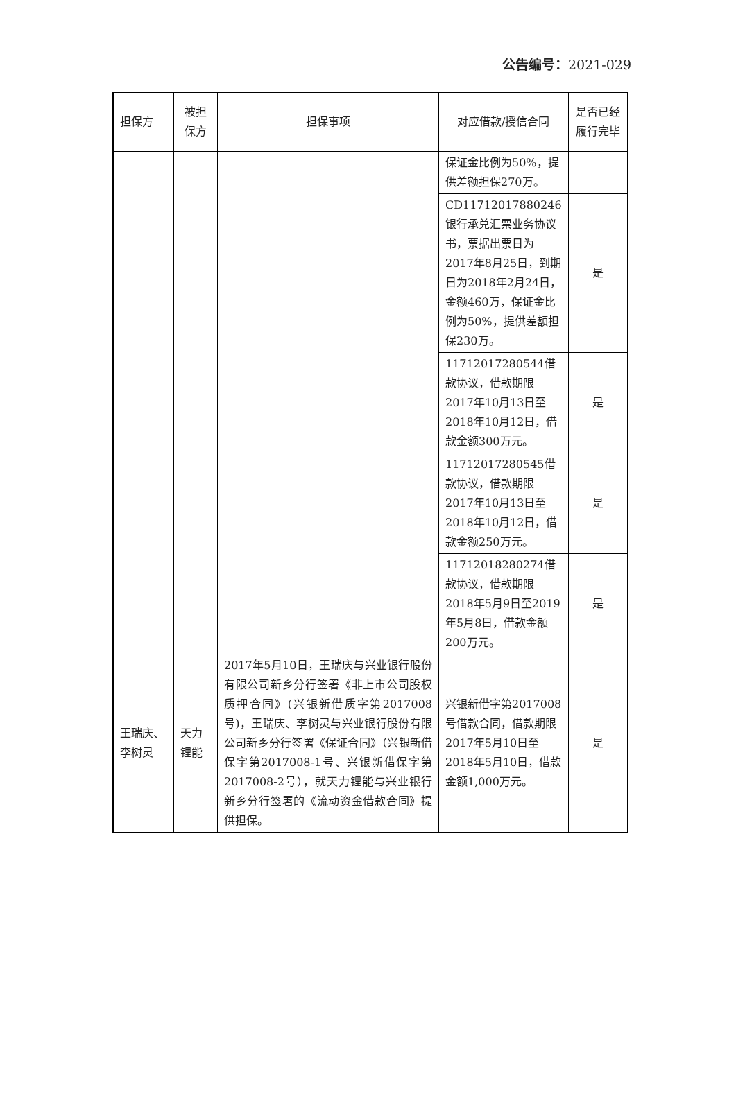公告编号：2021-029
| 担保方 | 被担保方 | 担保事项 | 对应借款/授信合同 | 是否已经履行完毕 |
| --- | --- | --- | --- | --- |
| | | | 保证金比例为50%，提供差额担保270万。 | |
| | | | CD11712017880246银行承兑汇票业务协议书，票据出票日为2017年8月25日，到期日为2018年2月24日，金额460万，保证金比例为50%，提供差额担保230万。 | 是 |
| | | | 11712017280544借款协议，借款期限2017年10月13日至2018年10月12日，借款金额300万元。 | 是 |
| | | | 11712017280545借款协议，借款期限2017年10月13日至2018年10月12日，借款金额250万元。 | 是 |
| | | | 11712018280274借款协议，借款期限2018年5月9日至2019年5月8日，借款金额200万元。 | 是 |
| 王瑞庆、李树灵 | 天力锂能 | 2017年5月10日，王瑞庆与兴业银行股份有限公司新乡分行签署《非上市公司股权质押合同》(兴银新借质字第2017008号)，王瑞庆、李树灵与兴业银行股份有限公司新乡分行签署《保证合同》（兴银新借保字第2017008-1号、兴银新借保字第2017008-2号），就天力锂能与兴业银行新乡分行签署的《流动资金借款合同》提供担保。 | 兴银新借字第2017008号借款合同，借款期限2017年5月10日至2018年5月10日，借款金额1,000万元。 | 是 |